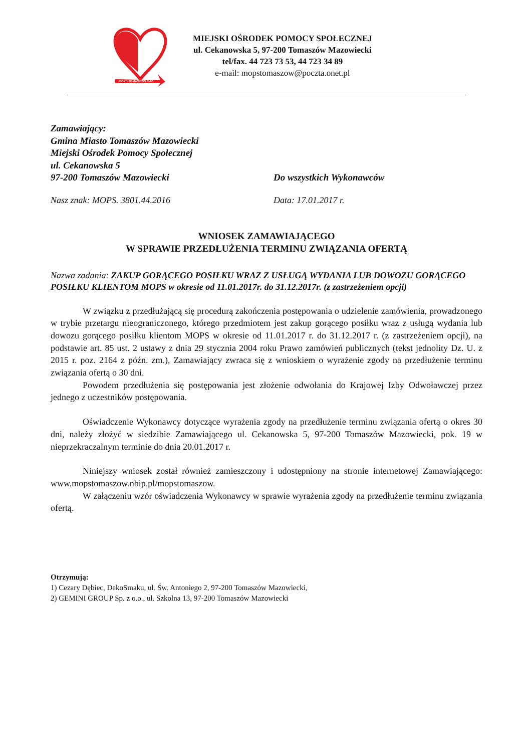MOPS TOMASZÓW MAZ.
MIEJSKI OŚRODEK POMOCY SPOŁECZNEJ
ul. Cekanowska 5, 97-200 Tomaszów Mazowiecki
tel/fax. 44 723 73 53, 44 723 34 89
e-mail: mopstomaszow@poczta.onet.pl
Zamawiający:
Gmina Miasto Tomaszów Mazowiecki
Miejski Ośrodek Pomocy Społecznej
ul. Cekanowska 5
97-200 Tomaszów Mazowiecki Do wszystkich Wykonawców
Nasz znak: MOPS. 3801.44.2016 Data: 17.01.2017 r.
WNIOSEK ZAMAWIAJĄCEGO
W SPRAWIE PRZEDŁUŻENIA TERMINU ZWIĄZANIA OFERTĄ
Nazwa zadania: ZAKUP GORĄCEGO POSIŁKU WRAZ Z USŁUGĄ WYDANIA LUB DOWOZU GORĄCEGO POSIŁKU KLIENTOM MOPS w okresie od 11.01.2017r. do 31.12.2017r. (z zastrzeżeniem opcji)
W związku z przedłużającą się procedurą zakończenia postępowania o udzielenie zamówienia, prowadzonego w trybie przetargu nieograniczonego, którego przedmiotem jest zakup gorącego posiłku wraz z usługą wydania lub dowozu gorącego posiłku klientom MOPS w okresie od 11.01.2017 r. do 31.12.2017 r. (z zastrzeżeniem opcji), na podstawie art. 85 ust. 2 ustawy z dnia 29 stycznia 2004 roku Prawo zamówień publicznych (tekst jednolity Dz. U. z 2015 r. poz. 2164 z późn. zm.), Zamawiający zwraca się z wnioskiem o wyrażenie zgody na przedłużenie terminu związania ofertą o 30 dni.
Powodem przedłużenia się postępowania jest złożenie odwołania do Krajowej Izby Odwoławczej przez jednego z uczestników postępowania.
Oświadczenie Wykonawcy dotyczące wyrażenia zgody na przedłużenie terminu związania ofertą o okres 30 dni, należy złożyć w siedzibie Zamawiającego ul. Cekanowska 5, 97-200 Tomaszów Mazowiecki, pok. 19 w nieprzekraczalnym terminie do dnia 20.01.2017 r.
Niniejszy wniosek został również zamieszczony i udostępniony na stronie internetowej Zamawiającego: www.mopstomaszow.nbip.pl/mopstomaszow.
W załączeniu wzór oświadczenia Wykonawcy w sprawie wyrażenia zgody na przedłużenie terminu związania ofertą.
Otrzymują:
1) Cezary Dębiec, DekoSmaku, ul. Św. Antoniego 2, 97-200 Tomaszów Mazowiecki,
2) GEMINI GROUP Sp. z o.o., ul. Szkolna 13, 97-200 Tomaszów Mazowiecki